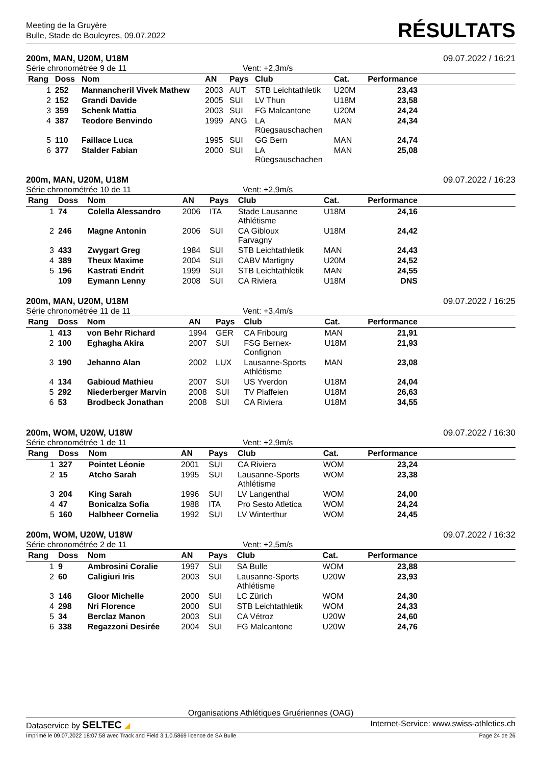Meeting de la Gruyère
Bulle, Stade de Bouleyres, 09.07.2022
RÉSULTATS
200m, MAN, U20M, U18M 09.07.2022 / 16:21
Série chronométrée 9 de 11 Vent: +2,3m/s
| Rang | Doss | Nom | AN | Pays | Club | Cat. | Performance | |
| --- | --- | --- | --- | --- | --- | --- | --- | --- |
| 1 | 252 | Mannancheril Vivek Mathew | 2003 | AUT | STB Leichtathletik | U20M | 23,43 | |
| 2 | 152 | Grandi Davide | 2005 | SUI | LV Thun | U18M | 23,58 | |
| 3 | 359 | Schenk Mattia | 2003 | SUI | FG Malcantone | U20M | 24,24 | |
| 4 | 387 | Teodore Benvindo | 1999 | ANG | LA Rüegsauschachen | MAN | 24,34 | |
| 5 | 110 | Faillace Luca | 1995 | SUI | GG Bern | MAN | 24,74 | |
| 6 | 377 | Stalder Fabian | 2000 | SUI | LA Rüegsauschachen | MAN | 25,08 | |
200m, MAN, U20M, U18M 09.07.2022 / 16:23
Série chronométrée 10 de 11 Vent: +2,9m/s
| Rang | Doss | Nom | AN | Pays | Club | Cat. | Performance | |
| --- | --- | --- | --- | --- | --- | --- | --- | --- |
| 1 | 74 | Colella Alessandro | 2006 | ITA | Stade Lausanne Athlétisme | U18M | 24,16 | |
| 2 | 246 | Magne Antonin | 2006 | SUI | CA Gibloux Farvagny | U18M | 24,42 | |
| 3 | 433 | Zwygart Greg | 1984 | SUI | STB Leichtathletik | MAN | 24,43 | |
| 4 | 389 | Theux Maxime | 2004 | SUI | CABV Martigny | U20M | 24,52 | |
| 5 | 196 | Kastrati Endrit | 1999 | SUI | STB Leichtathletik | MAN | 24,55 | |
| | 109 | Eymann Lenny | 2008 | SUI | CA Riviera | U18M | DNS | |
200m, MAN, U20M, U18M 09.07.2022 / 16:25
Série chronométrée 11 de 11 Vent: +3,4m/s
| Rang | Doss | Nom | AN | Pays | Club | Cat. | Performance | |
| --- | --- | --- | --- | --- | --- | --- | --- | --- |
| 1 | 413 | von Behr Richard | 1994 | GER | CA Fribourg | MAN | 21,91 | |
| 2 | 100 | Eghagha Akira | 2007 | SUI | FSG Bernex- Confignon | U18M | 21,93 | |
| 3 | 190 | Jehanno Alan | 2002 | LUX | Lausanne-Sports Athlétisme | MAN | 23,08 | |
| 4 | 134 | Gabioud Mathieu | 2007 | SUI | US Yverdon | U18M | 24,04 | |
| 5 | 292 | Niederberger Marvin | 2008 | SUI | TV Plaffeien | U18M | 26,63 | |
| 6 | 53 | Brodbeck Jonathan | 2008 | SUI | CA Riviera | U18M | 34,55 | |
200m, WOM, U20W, U18W 09.07.2022 / 16:30
Série chronométrée 1 de 11 Vent: +2,9m/s
| Rang | Doss | Nom | AN | Pays | Club | Cat. | Performance | |
| --- | --- | --- | --- | --- | --- | --- | --- | --- |
| 1 | 327 | Pointet Léonie | 2001 | SUI | CA Riviera | WOM | 23,24 | |
| 2 | 15 | Atcho Sarah | 1995 | SUI | Lausanne-Sports Athlétisme | WOM | 23,38 | |
| 3 | 204 | King Sarah | 1996 | SUI | LV Langenthal | WOM | 24,00 | |
| 4 | 47 | Bonicalza Sofia | 1988 | ITA | Pro Sesto Atletica | WOM | 24,24 | |
| 5 | 160 | Halbheer Cornelia | 1992 | SUI | LV Winterthur | WOM | 24,45 | |
200m, WOM, U20W, U18W 09.07.2022 / 16:32
Série chronométrée 2 de 11 Vent: +2,5m/s
| Rang | Doss | Nom | AN | Pays | Club | Cat. | Performance | |
| --- | --- | --- | --- | --- | --- | --- | --- | --- |
| 1 | 9 | Ambrosini Coralie | 1997 | SUI | SA Bulle | WOM | 23,88 | |
| 2 | 60 | Caligiuri Iris | 2003 | SUI | Lausanne-Sports Athlétisme | U20W | 23,93 | |
| 3 | 146 | Gloor Michelle | 2000 | SUI | LC Zürich | WOM | 24,30 | |
| 4 | 298 | Nri Florence | 2000 | SUI | STB Leichtathletik | WOM | 24,33 | |
| 5 | 34 | Berclaz Manon | 2003 | SUI | CA Vétroz | U20W | 24,60 | |
| 6 | 338 | Regazzoni Desirée | 2004 | SUI | FG Malcantone | U20W | 24,76 | |
Organisations Athlétiques Gruériennes (OAG)
Dataservice by SELTEC ◢ Internet-Service: www.swiss-athletics.ch
Imprimé le 09.07.2022 18:07:58 avec Track and Field 3.1.0.5869 licence de SA Bulle Page 24 de 26